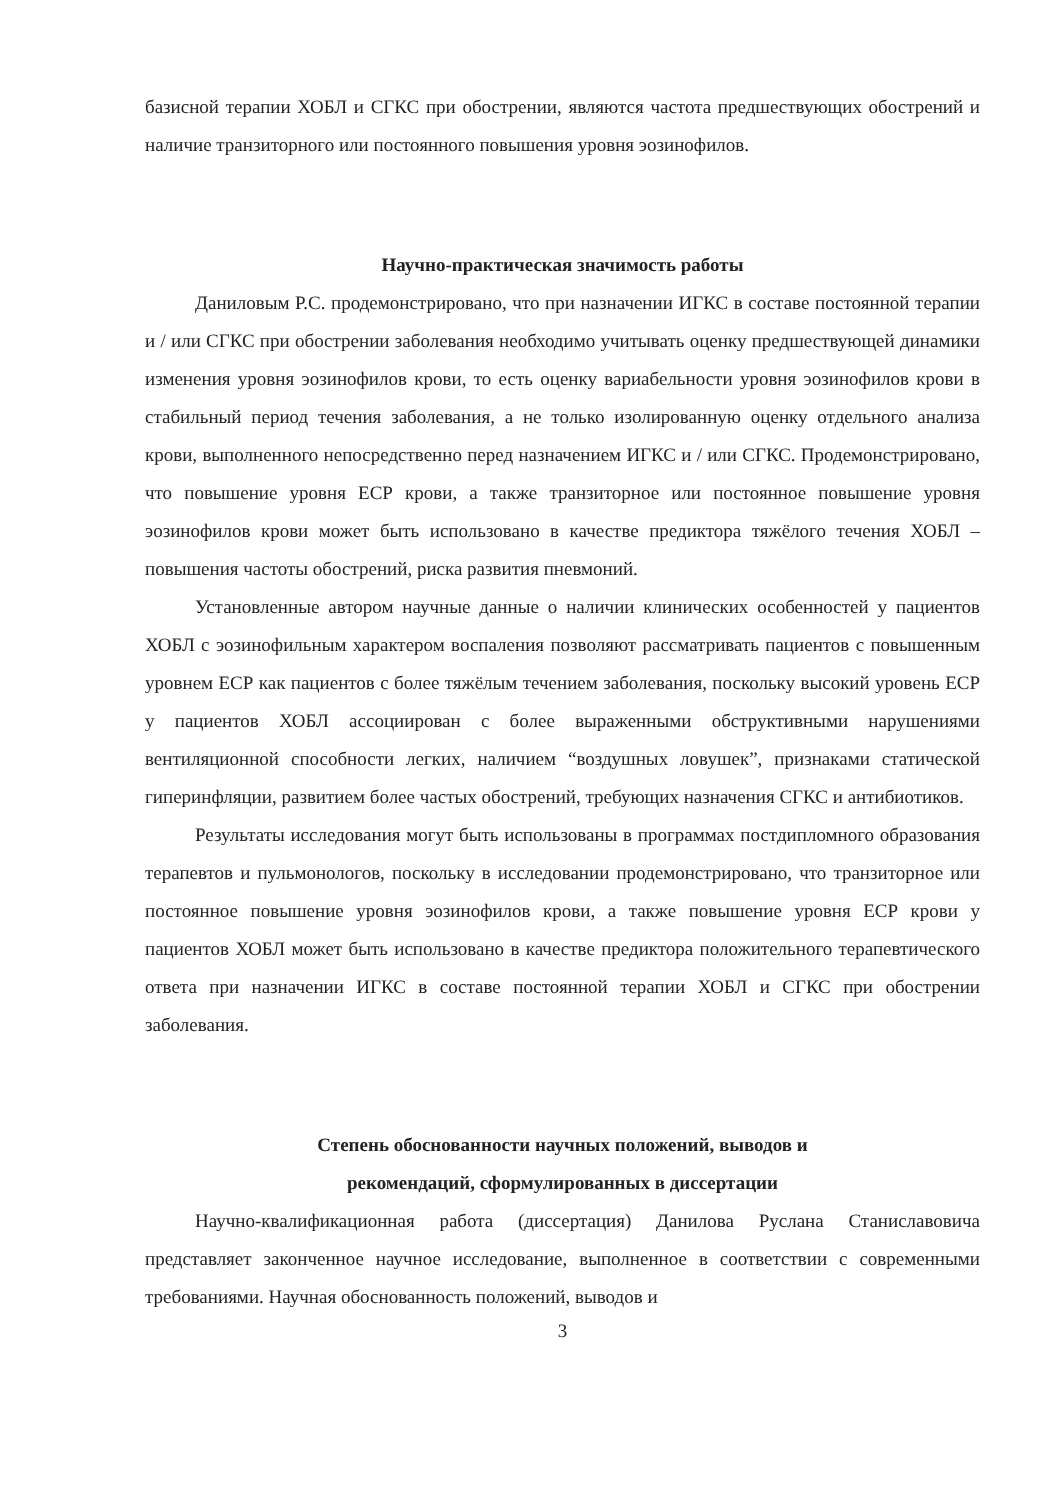базисной терапии ХОБЛ и СГКС при обострении, являются частота предшествующих обострений и наличие транзиторного или постоянного повышения уровня эозинофилов.
Научно-практическая значимость работы
Даниловым Р.С. продемонстрировано, что при назначении ИГКС в составе постоянной терапии и / или СГКС при обострении заболевания необходимо учитывать оценку предшествующей динамики изменения уровня эозинофилов крови, то есть оценку вариабельности уровня эозинофилов крови в стабильный период течения заболевания, а не только изолированную оценку отдельного анализа крови, выполненного непосредственно перед назначением ИГКС и / или СГКС. Продемонстрировано, что повышение уровня ЕСР крови, а также транзиторное или постоянное повышение уровня эозинофилов крови может быть использовано в качестве предиктора тяжёлого течения ХОБЛ – повышения частоты обострений, риска развития пневмоний.
Установленные автором научные данные о наличии клинических особенностей у пациентов ХОБЛ с эозинофильным характером воспаления позволяют рассматривать пациентов с повышенным уровнем ЕСР как пациентов с более тяжёлым течением заболевания, поскольку высокий уровень ЕСР у пациентов ХОБЛ ассоциирован с более выраженными обструктивными нарушениями вентиляционной способности легких, наличием “воздушных ловушек”, признаками статической гиперинфляции, развитием более частых обострений, требующих назначения СГКС и антибиотиков.
Результаты исследования могут быть использованы в программах постдипломного образования терапевтов и пульмонологов, поскольку в исследовании продемонстрировано, что транзиторное или постоянное повышение уровня эозинофилов крови, а также повышение уровня ЕСР крови у пациентов ХОБЛ может быть использовано в качестве предиктора положительного терапевтического ответа при назначении ИГКС в составе постоянной терапии ХОБЛ и СГКС при обострении заболевания.
Степень обоснованности научных положений, выводов и
рекомендаций, сформулированных в диссертации
Научно-квалификационная работа (диссертация) Данилова Руслана Станиславовича представляет законченное научное исследование, выполненное в соответствии с современными требованиями. Научная обоснованность положений, выводов и
3